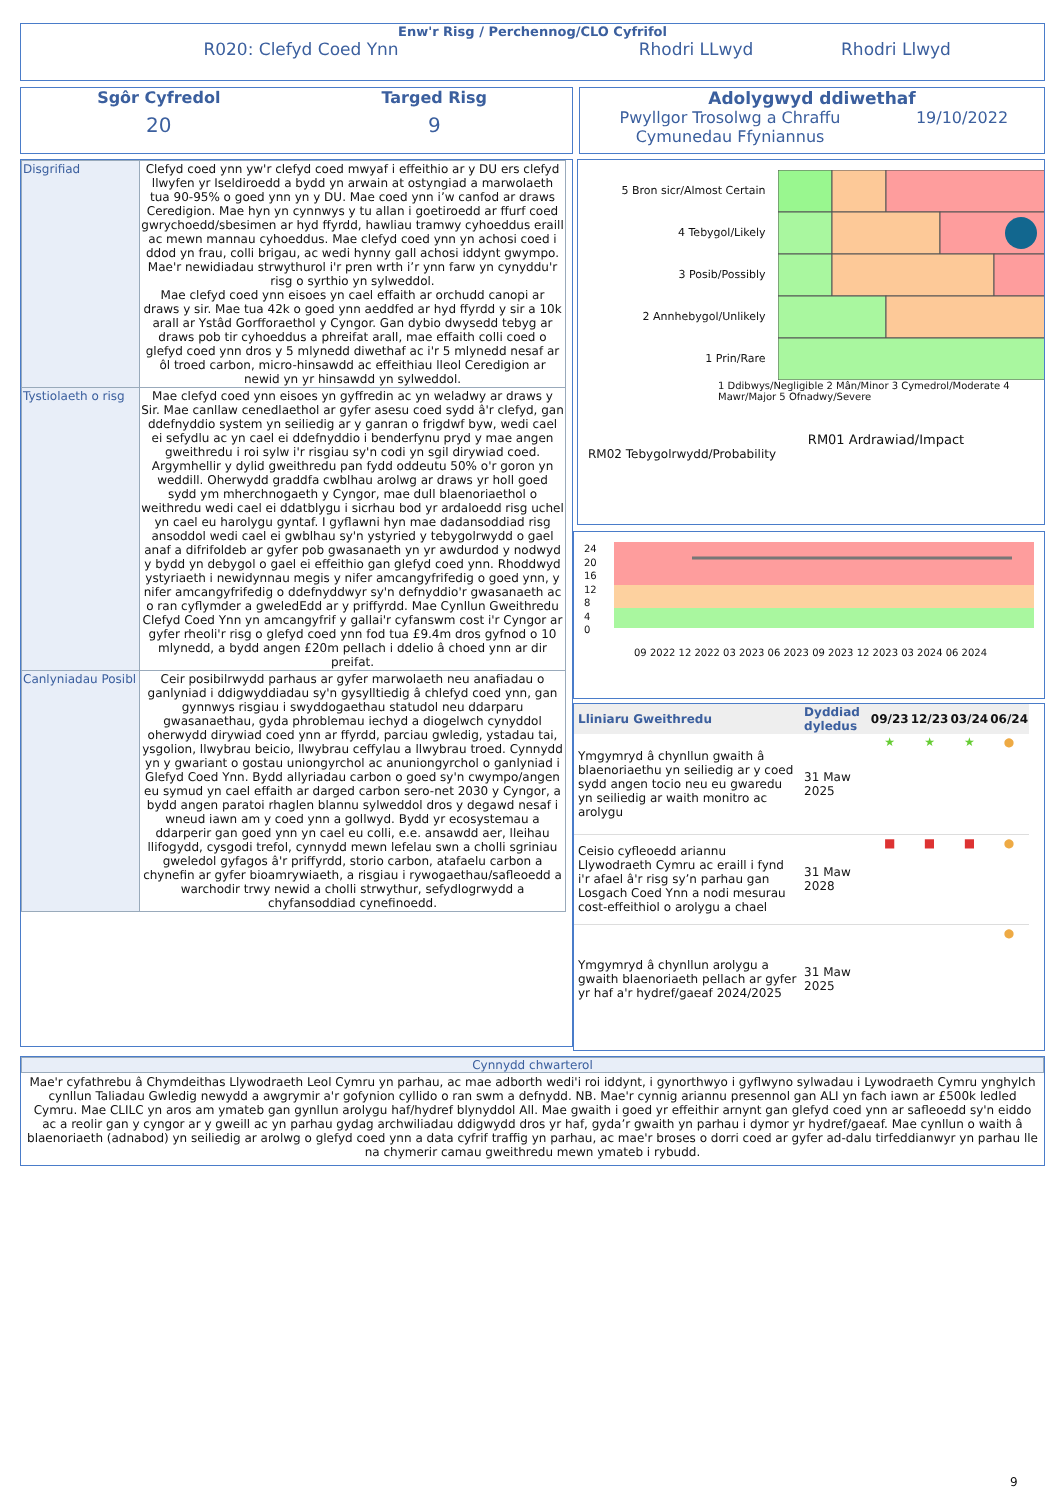Enw'r Risg / Perchennog/CLO Cyfrifol
R020: Clefyd Coed Ynn Rhodri LLwyd Rhodri Llwyd
Sgôr Cyfredol
20
Targed Risg
9
Adolygwyd ddiwethaf
Pwyllgor Trosolwg a Chraffu Cymunedau Ffyniannus
19/10/2022
| Disgrifiad | Clefyd coed ynn yw'r clefyd coed mwyaf i effeithio ar y DU ers clefyd llwyfen yr Iseldiroedd a bydd yn arwain at ostyngiad a marwolaeth tua 90-95% o goed ynn yn y DU. Mae coed ynn i’w canfod ar draws Ceredigion. Mae hyn yn cynnwys y tu allan i goetiroedd ar ffurf coed gwrychoedd/sbesimen ar hyd ffyrdd, hawliau tramwy cyhoeddus eraill ac mewn mannau cyhoeddus. Mae clefyd coed ynn yn achosi coed i ddod yn frau, colli brigau, ac wedi hynny gall achosi iddynt gwympo. Mae'r newidiadau strwythurol i'r pren wrth i’r ynn farw yn cynyddu'r risg o syrthio yn sylweddol. Mae clefyd coed ynn eisoes yn cael effaith ar orchudd canopi ar draws y sir. Mae tua 42k o goed ynn aeddfed ar hyd ffyrdd y sir a 10k arall ar Ystâd Gorfforaethol y Cyngor. Gan dybio dwysedd tebyg ar draws pob tir cyhoeddus a phreifat arall, mae effaith colli coed o glefyd coed ynn dros y 5 mlynedd diwethaf ac i'r 5 mlynedd nesaf ar ôl troed carbon, micro-hinsawdd ac effeithiau lleol Ceredigion ar newid yn yr hinsawdd yn sylweddol. |
| Tystiolaeth o risg | Mae clefyd coed ynn eisoes yn gyffredin ac yn weladwy ar draws y Sir. Mae canllaw cenedlaethol ar gyfer asesu coed sydd â'r clefyd, gan ddefnyddio system yn seiliedig ar y ganran o frigdwf byw, wedi cael ei sefydlu ac yn cael ei ddefnyddio i benderfynu pryd y mae angen gweithredu i roi sylw i'r risgiau sy'n codi yn sgil dirywiad coed. Argymhellir y dylid gweithredu pan fydd oddeutu 50% o'r goron yn weddill. Oherwydd graddfa cwblhau arolwg ar draws yr holl goed sydd ym mherchnogaeth y Cyngor, mae dull blaenoriaethol o weithredu wedi cael ei ddatblygu i sicrhau bod yr ardaloedd risg uchel yn cael eu harolygu gyntaf. I gyflawni hyn mae dadansoddiad risg ansoddol wedi cael ei gwblhau sy'n ystyried y tebygolrwydd o gael anaf a difrifoldeb ar gyfer pob gwasanaeth yn yr awdurdod y nodwyd y bydd yn debygol o gael ei effeithio gan glefyd coed ynn. Rhoddwyd ystyriaeth i newidynnau megis y nifer amcangyfrifedig o goed ynn, y nifer amcangyfrifedig o ddefnyddwyr sy'n defnyddio'r gwasanaeth ac o ran cyflymder a gweledEdd ar y priffyrdd. Mae Cynllun Gweithredu Clefyd Coed Ynn yn amcangyfrif y gallai'r cyfanswm cost i'r Cyngor ar gyfer rheoli'r risg o glefyd coed ynn fod tua £9.4m dros gyfnod o 10 mlynedd, a bydd angen £20m pellach i ddelio â choed ynn ar dir preifat. |
| Canlyniadau Posibl | Ceir posibilrwydd parhaus ar gyfer marwolaeth neu anafiadau o ganlyniad i ddigwyddiadau sy'n gysylltiedig â chlefyd coed ynn, gan gynnwys risgiau i swyddogaethau statudol neu ddarparu gwasanaethau, gyda phroblemau iechyd a diogelwch cynyddol oherwydd dirywiad coed ynn ar ffyrdd, parciau gwledig, ystadau tai, ysgolion, llwybrau beicio, llwybrau ceffylau a llwybrau troed. Cynnydd yn y gwariant o gostau uniongyrchol ac anuniongyrchol o ganlyniad i Glefyd Coed Ynn. Bydd allyriadau carbon o goed sy'n cwympo/angen eu symud yn cael effaith ar darged carbon sero-net 2030 y Cyngor, a bydd angen paratoi rhaglen blannu sylweddol dros y degawd nesaf i wneud iawn am y coed ynn a gollwyd. Bydd yr ecosystemau a ddarperir gan goed ynn yn cael eu colli, e.e. ansawdd aer, lleihau llifogydd, cysgodi trefol, cynnydd mewn lefelau swn a cholli sgriniau gweledol gyfagos â'r priffyrdd, storio carbon, atafaelu carbon a chynefin ar gyfer bioamrywiaeth, a risgiau i rywogaethau/safleoedd a warchodir trwy newid a cholli strwythur, sefydlogrwydd a chyfansoddiad cynefinoedd. |
5 Bron sicr/Almost Certain
4 Tebygol/Likely
3 Posib/Possibly
2 Annhebygol/Unlikely
1 Prin/Rare
1 Ddibwys/Negligible 2 Mân/Minor 3 Cymedrol/Moderate 4 Mawr/Major 5 Ofnadwy/Severe
RM01 Ardrawiad/Impact
RM02 Tebygolrwydd/Probability
24
20
16
12
8
4
0
09 2022 12 2022 03 2023 06 2023 09 2023 12 2023 03 2024 06 2024
| Lliniaru Gweithredu | Dyddiad dyledus | 09/23 | 12/23 | 03/24 | 06/24 |
| --- | --- | --- | --- | --- | --- |
| Ymgymryd â chynllun gwaith â blaenoriaethu yn seiliedig ar y coed sydd angen tocio neu eu gwaredu yn seiliedig ar waith monitro ac arolygu | 31 Maw 2025 | ★ | ★ | ★ | ● |
| Ceisio cyfleoedd ariannu Llywodraeth Cymru ac eraill i fynd i'r afael â'r risg sy’n parhau gan Losgach Coed Ynn a nodi mesurau cost-effeithiol o arolygu a chael | 31 Maw 2028 | ■ | ■ | ■ | ● |
| Ymgymryd â chynllun arolygu a gwaith blaenoriaeth pellach ar gyfer yr haf a'r hydref/gaeaf 2024/2025 | 31 Maw 2025 | | | | ● |
Cynnydd chwarterol
Mae'r cyfathrebu â Chymdeithas Llywodraeth Leol Cymru yn parhau, ac mae adborth wedi'i roi iddynt, i gynorthwyo i gyflwyno sylwadau i Lywodraeth Cymru ynghylch cynllun Taliadau Gwledig newydd a awgrymir a'r gofynion cyllido o ran swm a defnydd. NB. Mae'r cynnig ariannu presennol gan ALI yn fach iawn ar £500k ledled Cymru. Mae CLILC yn aros am ymateb gan gynllun arolygu haf/hydref blynyddol All. Mae gwaith i goed yr effeithir arnynt gan glefyd coed ynn ar safleoedd sy'n eiddo ac a reolir gan y cyngor ar y gweill ac yn parhau gydag archwiliadau ddigwydd dros yr haf, gyda’r gwaith yn parhau i dymor yr hydref/gaeaf. Mae cynllun o waith â blaenoriaeth (adnabod) yn seiliedig ar arolwg o glefyd coed ynn a data cyfrif traffig yn parhau, ac mae'r broses o dorri coed ar gyfer ad-dalu tirfeddianwyr yn parhau lle na chymerir camau gweithredu mewn ymateb i rybudd.
9